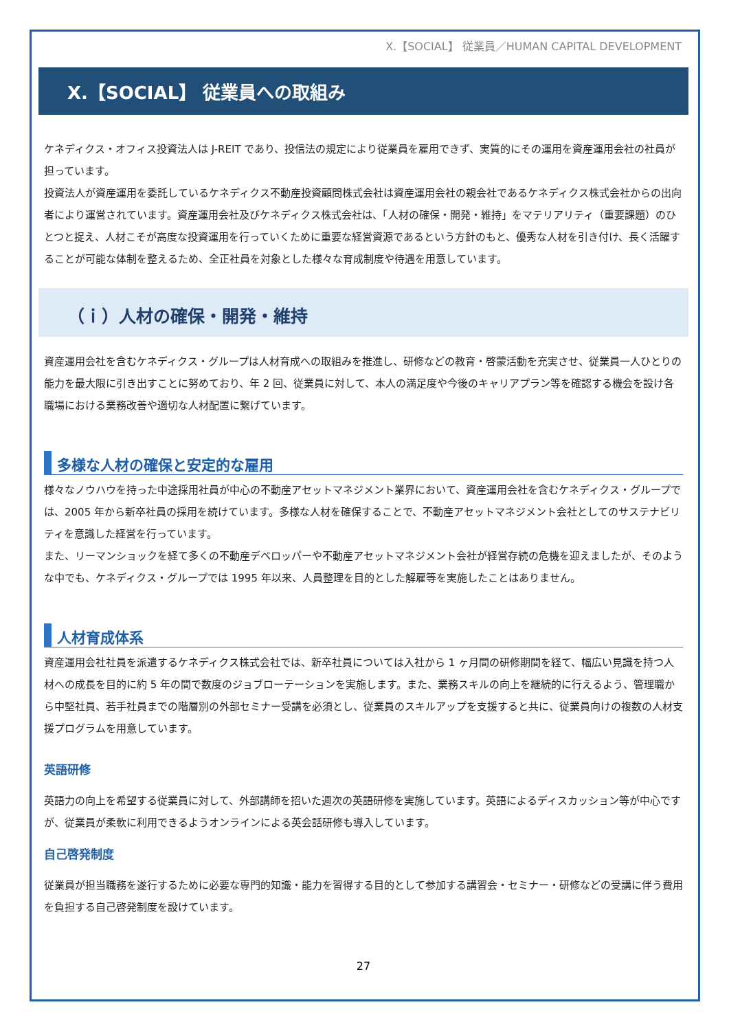X.【SOCIAL】 従業員／HUMAN CAPITAL DEVELOPMENT
X.【SOCIAL】 従業員への取組み
ケネディクス・オフィス投資法人は J-REIT であり、投信法の規定により従業員を雇用できず、実質的にその運用を資産運用会社の社員が担っています。
投資法人が資産運用を委託しているケネディクス不動産投資顧問株式会社は資産運用会社の親会社であるケネディクス株式会社からの出向者により運営されています。資産運用会社及びケネディクス株式会社は、「人材の確保・開発・維持」をマテリアリティ（重要課題）のひとつと捉え、人材こそが高度な投資運用を行っていくために重要な経営資源であるという方針のもと、優秀な人材を引き付け、長く活躍することが可能な体制を整えるため、全正社員を対象とした様々な育成制度や待遇を用意しています。
（ｉ）人材の確保・開発・維持
資産運用会社を含むケネディクス・グループは人材育成への取組みを推進し、研修などの教育・啓蒙活動を充実させ、従業員一人ひとりの能力を最大限に引き出すことに努めており、年 2 回、従業員に対して、本人の満足度や今後のキャリアプラン等を確認する機会を設け各職場における業務改善や適切な人材配置に繋げています。
多様な人材の確保と安定的な雇用
様々なノウハウを持った中途採用社員が中心の不動産アセットマネジメント業界において、資産運用会社を含むケネディクス・グループでは、2005 年から新卒社員の採用を続けています。多様な人材を確保することで、不動産アセットマネジメント会社としてのサステナビリティを意識した経営を行っています。
また、リーマンショックを経て多くの不動産デベロッパーや不動産アセットマネジメント会社が経営存続の危機を迎えましたが、そのような中でも、ケネディクス・グループでは 1995 年以来、人員整理を目的とした解雇等を実施したことはありません。
人材育成体系
資産運用会社社員を派遣するケネディクス株式会社では、新卒社員については入社から 1 ヶ月間の研修期間を経て、幅広い見識を持つ人材への成長を目的に約 5 年の間で数度のジョブローテーションを実施します。また、業務スキルの向上を継続的に行えるよう、管理職から中堅社員、若手社員までの階層別の外部セミナー受講を必須とし、従業員のスキルアップを支援すると共に、従業員向けの複数の人材支援プログラムを用意しています。
英語研修
英語力の向上を希望する従業員に対して、外部講師を招いた週次の英語研修を実施しています。英語によるディスカッション等が中心ですが、従業員が柔軟に利用できるようオンラインによる英会話研修も導入しています。
自己啓発制度
従業員が担当職務を遂行するために必要な専門的知識・能力を習得する目的として参加する講習会・セミナー・研修などの受講に伴う費用を負担する自己啓発制度を設けています。
27